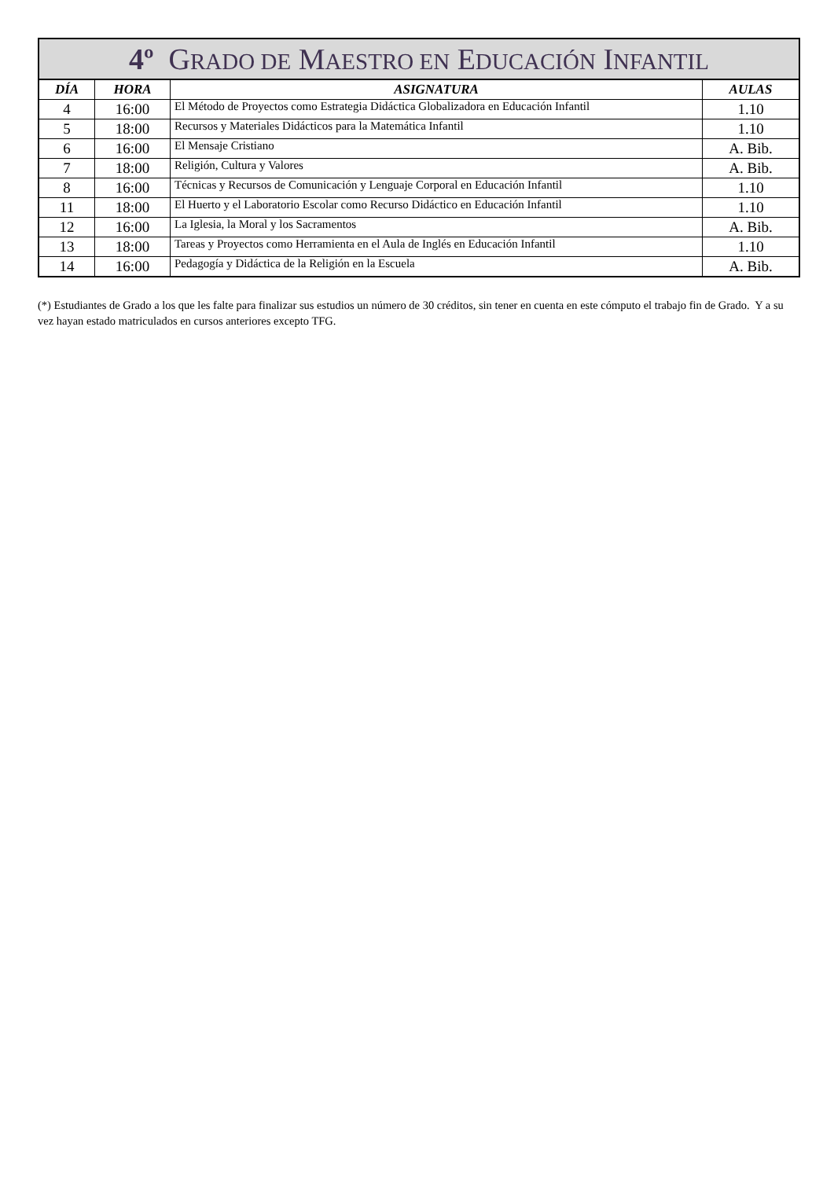| 4º G RADO DE M AESTRO EN E DUCACIÓN I NFANTIL | | | |
| --- | --- | --- | --- |
| DÍA | HORA | ASIGNATURA | AULAS |
| 4 | 16:00 | El Método de Proyectos como Estrategia Didáctica Globalizadora en Educación Infantil | 1.10 |
| 5 | 18:00 | Recursos y Materiales Didácticos para la Matemática Infantil | 1.10 |
| 6 | 16:00 | El Mensaje Cristiano | A. Bib. |
| 7 | 18:00 | Religión, Cultura y Valores | A. Bib. |
| 8 | 16:00 | Técnicas y Recursos de Comunicación y Lenguaje Corporal en Educación Infantil | 1.10 |
| 11 | 18:00 | El Huerto y el Laboratorio Escolar como Recurso Didáctico en Educación Infantil | 1.10 |
| 12 | 16:00 | La Iglesia, la Moral y los Sacramentos | A. Bib. |
| 13 | 18:00 | Tareas y Proyectos como Herramienta en el Aula de Inglés en Educación Infantil | 1.10 |
| 14 | 16:00 | Pedagogía y Didáctica de la Religión en la Escuela | A. Bib. |
(*) Estudiantes de Grado a los que les falte para finalizar sus estudios un número de 30 créditos, sin tener en cuenta en este cómputo el trabajo fin de Grado. Y a su vez hayan estado matriculados en cursos anteriores excepto TFG.